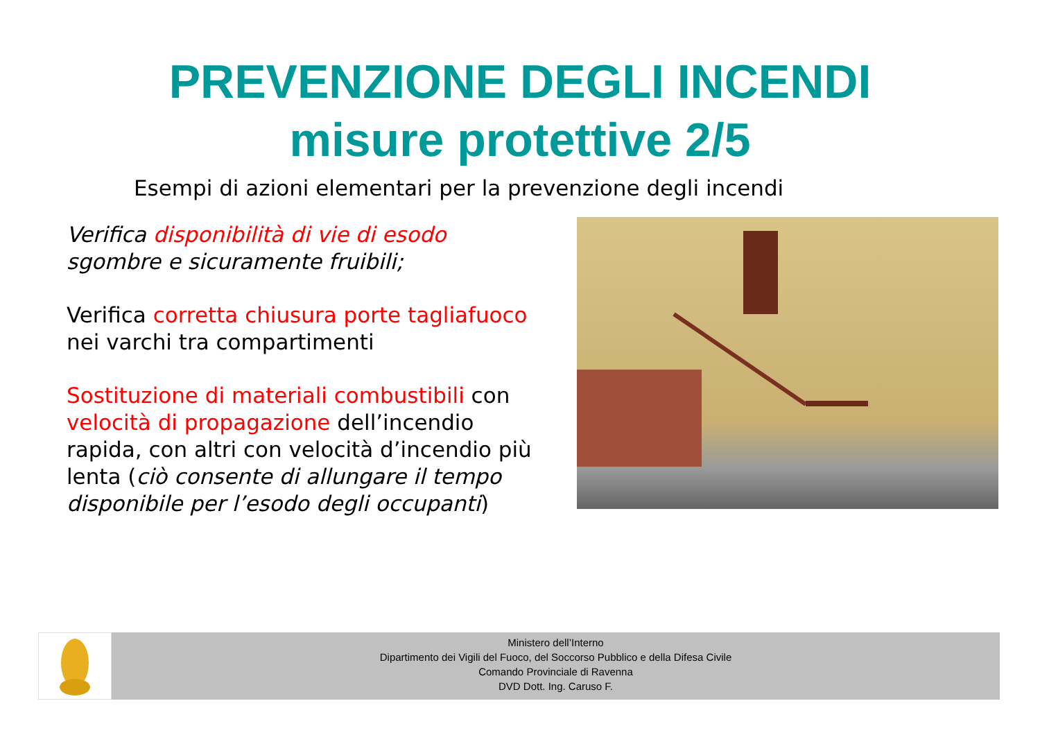PREVENZIONE DEGLI INCENDI
misure protettive 2/5
Esempi di azioni elementari per la prevenzione degli incendi
Verifica disponibilità di vie di esodo sgombre e sicuramente fruibili;
Verifica corretta chiusura porte tagliafuoco nei varchi tra compartimenti
Sostituzione di materiali combustibili con velocità di propagazione dell’incendio rapida, con altri con velocità d’incendio più lenta (ciò consente di allungare il tempo disponibile per l’esodo degli occupanti)
Ministero dell’Interno
Dipartimento dei Vigili del Fuoco, del Soccorso Pubblico e della Difesa Civile
Comando Provinciale di Ravenna
DVD Dott. Ing. Caruso F.